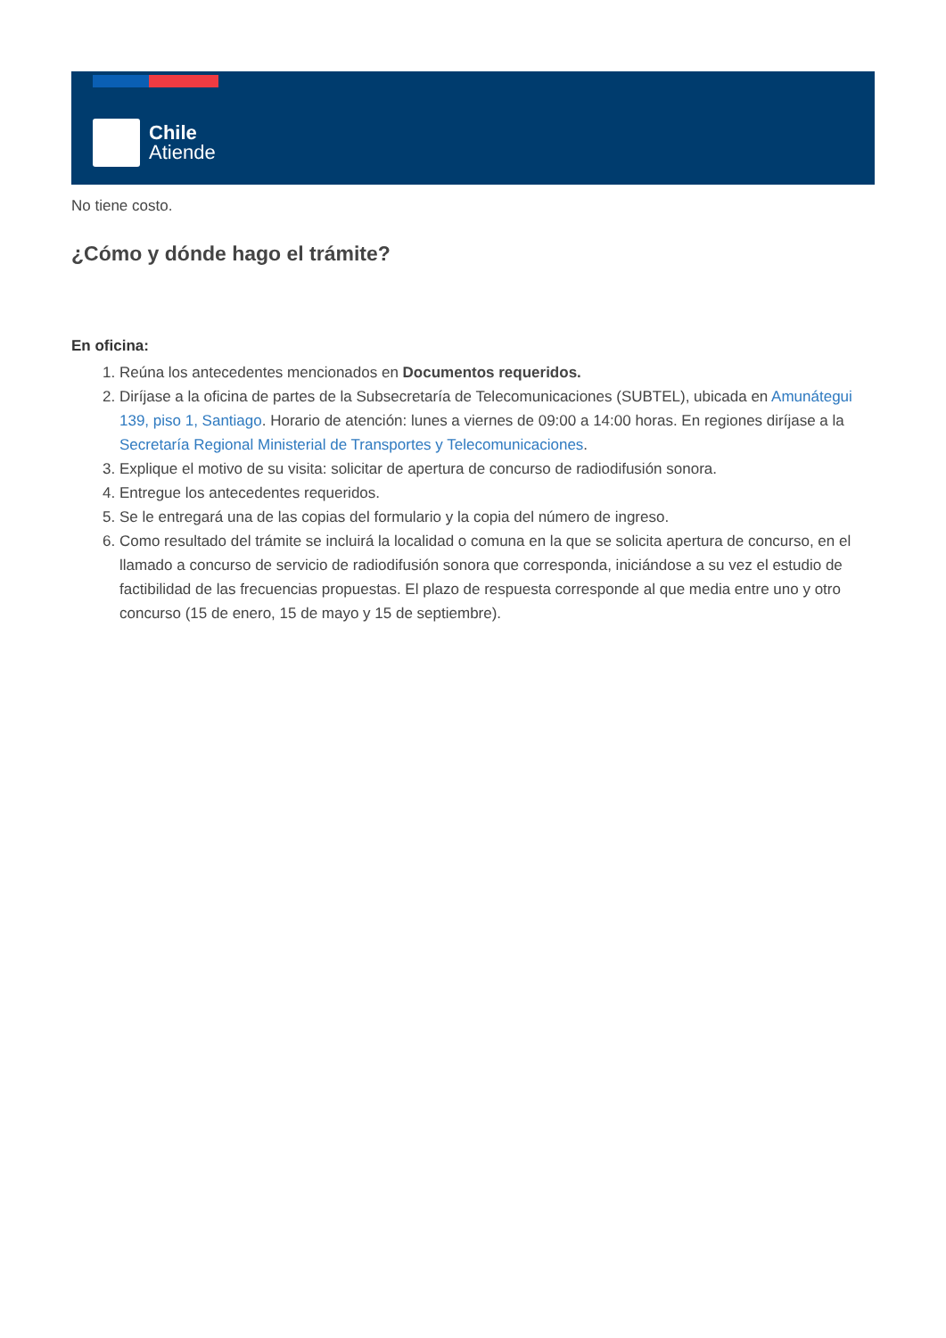Chile
Atiende
No tiene costo.
¿Cómo y dónde hago el trámite?
En oficina:
1. Reúna los antecedentes mencionados en Documentos requeridos.
2. Diríjase a la oficina de partes de la Subsecretaría de Telecomunicaciones (SUBTEL), ubicada en Amunátegui 139, piso 1, Santiago. Horario de atención: lunes a viernes de 09:00 a 14:00 horas. En regiones diríjase a la Secretaría Regional Ministerial de Transportes y Telecomunicaciones.
3. Explique el motivo de su visita: solicitar de apertura de concurso de radiodifusión sonora.
4. Entregue los antecedentes requeridos.
5. Se le entregará una de las copias del formulario y la copia del número de ingreso.
6. Como resultado del trámite se incluirá la localidad o comuna en la que se solicita apertura de concurso, en el llamado a concurso de servicio de radiodifusión sonora que corresponda, iniciándose a su vez el estudio de factibilidad de las frecuencias propuestas. El plazo de respuesta corresponde al que media entre uno y otro concurso (15 de enero, 15 de mayo y 15 de septiembre).